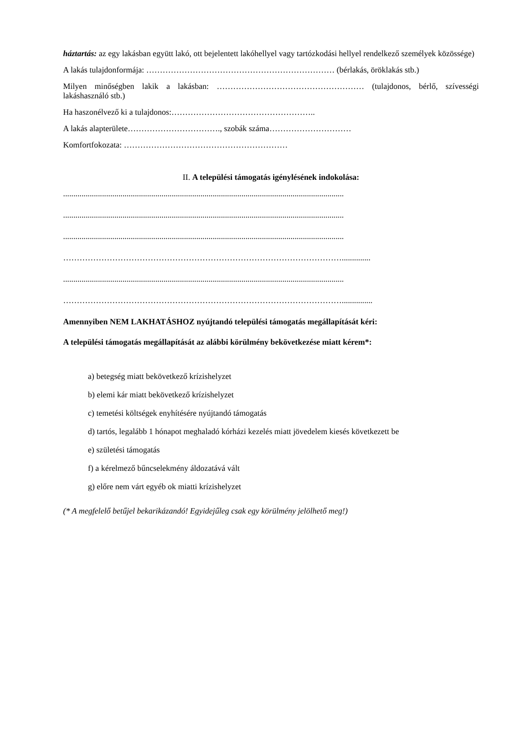háztartás: az egy lakásban együtt lakó, ott bejelentett lakóhellyel vagy tartózkodási hellyel rendelkező személyek közössége)
A lakás tulajdonformája: …………………………………………………………… (bérlakás, öröklakás stb.)
Milyen minőségben lakik a lakásban: ……………………………………………… (tulajdonos, bérlő, szívességi lakáshasználó stb.)
Ha haszonélvező ki a tulajdonos:……………………………………………..
A lakás alapterülete……………………………., szobák száma…………………………
Komfortfokozata: ……………………………………………………
II. A települési támogatás igénylésének indokolása:
.........................................................................................................................................
.........................................................................................................................................
.........................................................................................................................................
…………………………………………………………………………………………..............
.........................................................................................................................................
…………………………………………………………………………………………...............
Amennyiben NEM LAKHATÁSHOZ nyújtandó települési támogatás megállapítását kéri:
A települési támogatás megállapítását az alábbi körülmény bekövetkezése miatt kérem*:
a) betegség miatt bekövetkező krízishelyzet
b) elemi kár miatt bekövetkező krízishelyzet
c) temetési költségek enyhítésére nyújtandó támogatás
d) tartós, legalább 1 hónapot meghaladó kórházi kezelés miatt jövedelem kiesés következett be
e) születési támogatás
f) a kérelmező bűncselekmény áldozatává vált
g) előre nem várt egyéb ok miatti krízishelyzet
(* A megfelelő betűjel bekarikázandó! Egyidejűleg csak egy körülmény jelölhető meg!)